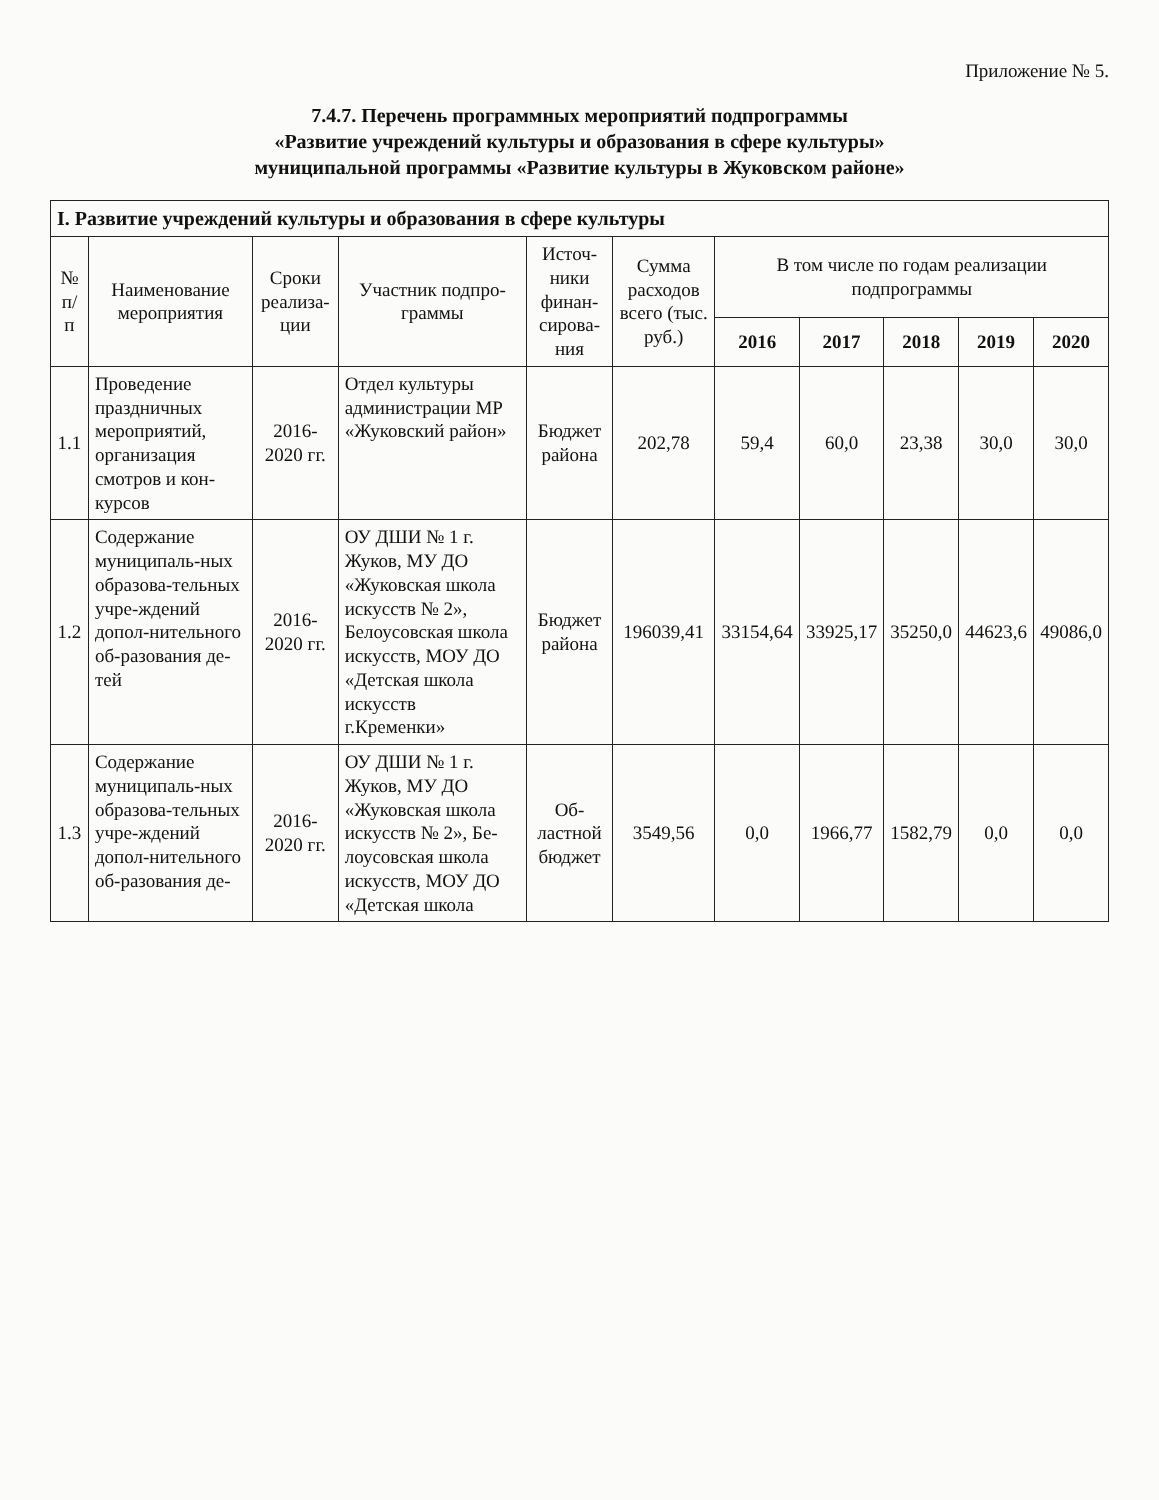Приложение № 5.
7.4.7. Перечень программных мероприятий подпрограммы
«Развитие учреждений культуры и образования в сфере культуры»
муниципальной программы «Развитие культуры в Жуковском районе»
| I. Развитие учреждений культуры и образования в сфере культуры | | | | | | | | | | |
| № п/п | Наименование мероприятия | Сроки реализа-ции | Участник подпро-граммы | Источ-ники финан-сирова-ния | Сумма расходов всего (тыс. руб.) | В том числе по годам реализации подпрограммы | | | | |
| | | | | | | 2016 | 2017 | 2018 | 2019 | 2020 |
| 1.1 | Проведение праздничных мероприятий, организация смотров и кон-курсов | 2016-2020 гг. | Отдел культуры администрации МР «Жуковский район» | Бюджет района | 202,78 | 59,4 | 60,0 | 23,38 | 30,0 | 30,0 |
| 1.2 | Содержание муниципаль-ных образова-тельных учре-ждений допол-нительного об-разования де-тей | 2016-2020 гг. | ОУ ДШИ № 1 г. Жуков, МУ ДО «Жуковская школа искусств № 2», Белоусовская школа искусств, МОУ ДО «Детская школа искусств г.Кременки» | Бюджет района | 196039,41 | 33154,64 | 33925,17 | 35250,0 | 44623,6 | 49086,0 |
| 1.3 | Содержание муниципаль-ных образова-тельных учре-ждений допол-нительного об-разования де- | 2016-2020 гг. | ОУ ДШИ № 1 г. Жуков, МУ ДО «Жуковская школа искусств № 2», Бе-лоусовская школа искусств, МОУ ДО «Детская школа | Об-ластной бюджет | 3549,56 | 0,0 | 1966,77 | 1582,79 | 0,0 | 0,0 |